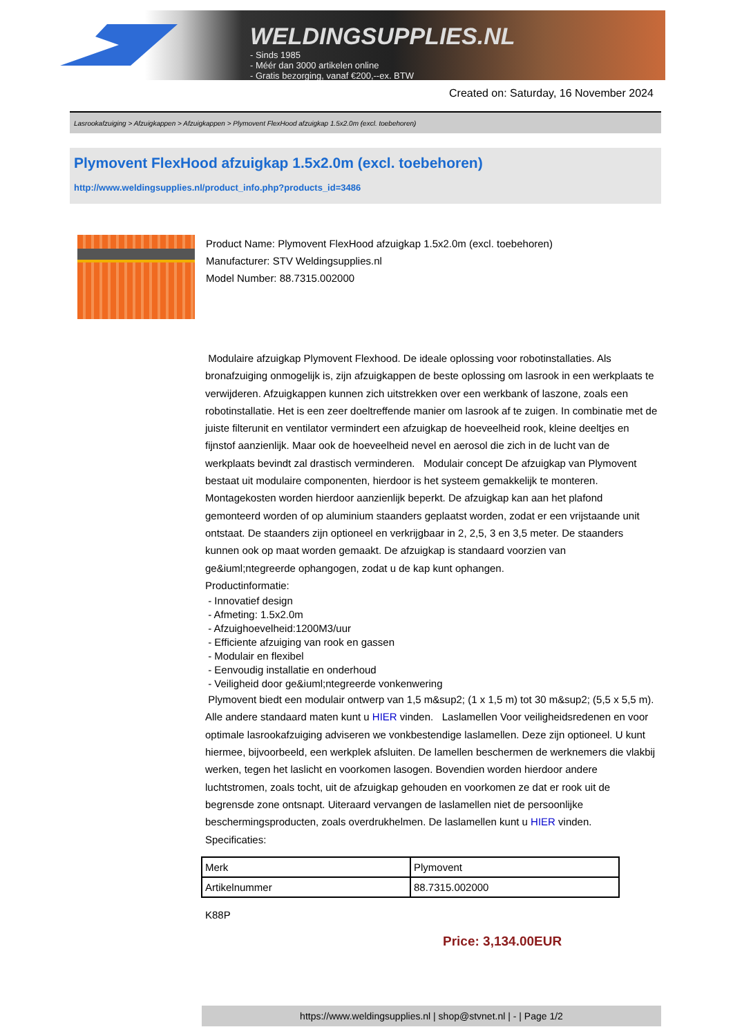WELDINGSUPPLIES.NL
- Sinds 1985
- Méér dan 3000 artikelen online
- Gratis bezorging, vanaf €200,--ex. BTW
Created on: Saturday, 16 November 2024
Lasrookafzuiging > Afzuigkappen > Afzuigkappen > Plymovent FlexHood afzuigkap 1.5x2.0m (excl. toebehoren)
Plymovent FlexHood afzuigkap 1.5x2.0m (excl. toebehoren)
http://www.weldingsupplies.nl/product_info.php?products_id=3486
Product Name: Plymovent FlexHood afzuigkap 1.5x2.0m (excl. toebehoren)
Manufacturer: STV Weldingsupplies.nl
Model Number: 88.7315.002000
Modulaire afzuigkap Plymovent Flexhood. De ideale oplossing voor robotinstallaties. Als bronafzuiging onmogelijk is, zijn afzuigkappen de beste oplossing om lasrook in een werkplaats te verwijderen. Afzuigkappen kunnen zich uitstrekken over een werkbank of laszone, zoals een robotinstallatie. Het is een zeer doeltreffende manier om lasrook af te zuigen. In combinatie met de juiste filterunit en ventilator vermindert een afzuigkap de hoeveelheid rook, kleine deeltjes en fijnstof aanzienlijk. Maar ook de hoeveelheid nevel en aerosol die zich in de lucht van de werkplaats bevindt zal drastisch verminderen. Modulair concept De afzuigkap van Plymovent bestaat uit modulaire componenten, hierdoor is het systeem gemakkelijk te monteren. Montagekosten worden hierdoor aanzienlijk beperkt. De afzuigkap kan aan het plafond gemonteerd worden of op aluminium staanders geplaatst worden, zodat er een vrijstaande unit ontstaat. De staanders zijn optioneel en verkrijgbaar in 2, 2,5, 3 en 3,5 meter. De staanders kunnen ook op maat worden gemaakt. De afzuigkap is standaard voorzien van ge&iuml;ntegreerde ophangogen, zodat u de kap kunt ophangen.
Productinformatie:
- Innovatief design
- Afmeting: 1.5x2.0m
- Afzuighoevelheid:1200M3/uur
- Efficiente afzuiging van rook en gassen
- Modulair en flexibel
- Eenvoudig installatie en onderhoud
- Veiligheid door ge&iuml;ntegreerde vonkenwering
Plymovent biedt een modulair ontwerp van 1,5 m&sup2; (1 x 1,5 m) tot 30 m&sup2; (5,5 x 5,5 m). Alle andere standaard maten kunt u HIER vinden. Laslamellen Voor veiligheidsredenen en voor optimale lasrookafzuiging adviseren we vonkbestendige laslamellen. Deze zijn optioneel. U kunt hiermee, bijvoorbeeld, een werkplek afsluiten. De lamellen beschermen de werknemers die vlakbij werken, tegen het laslicht en voorkomen lasogen. Bovendien worden hierdoor andere luchtstromen, zoals tocht, uit de afzuigkap gehouden en voorkomen ze dat er rook uit de begrensde zone ontsnapt. Uiteraard vervangen de laslamellen niet de persoonlijke beschermingsproducten, zoals overdrukhelmen. De laslamellen kunt u HIER vinden. Specificaties:
| Merk | Plymovent |
| Artikelnummer | 88.7315.002000 |
K88P
Price: 3,134.00EUR
https://www.weldingsupplies.nl | shop@stvnet.nl | - | Page 1/2